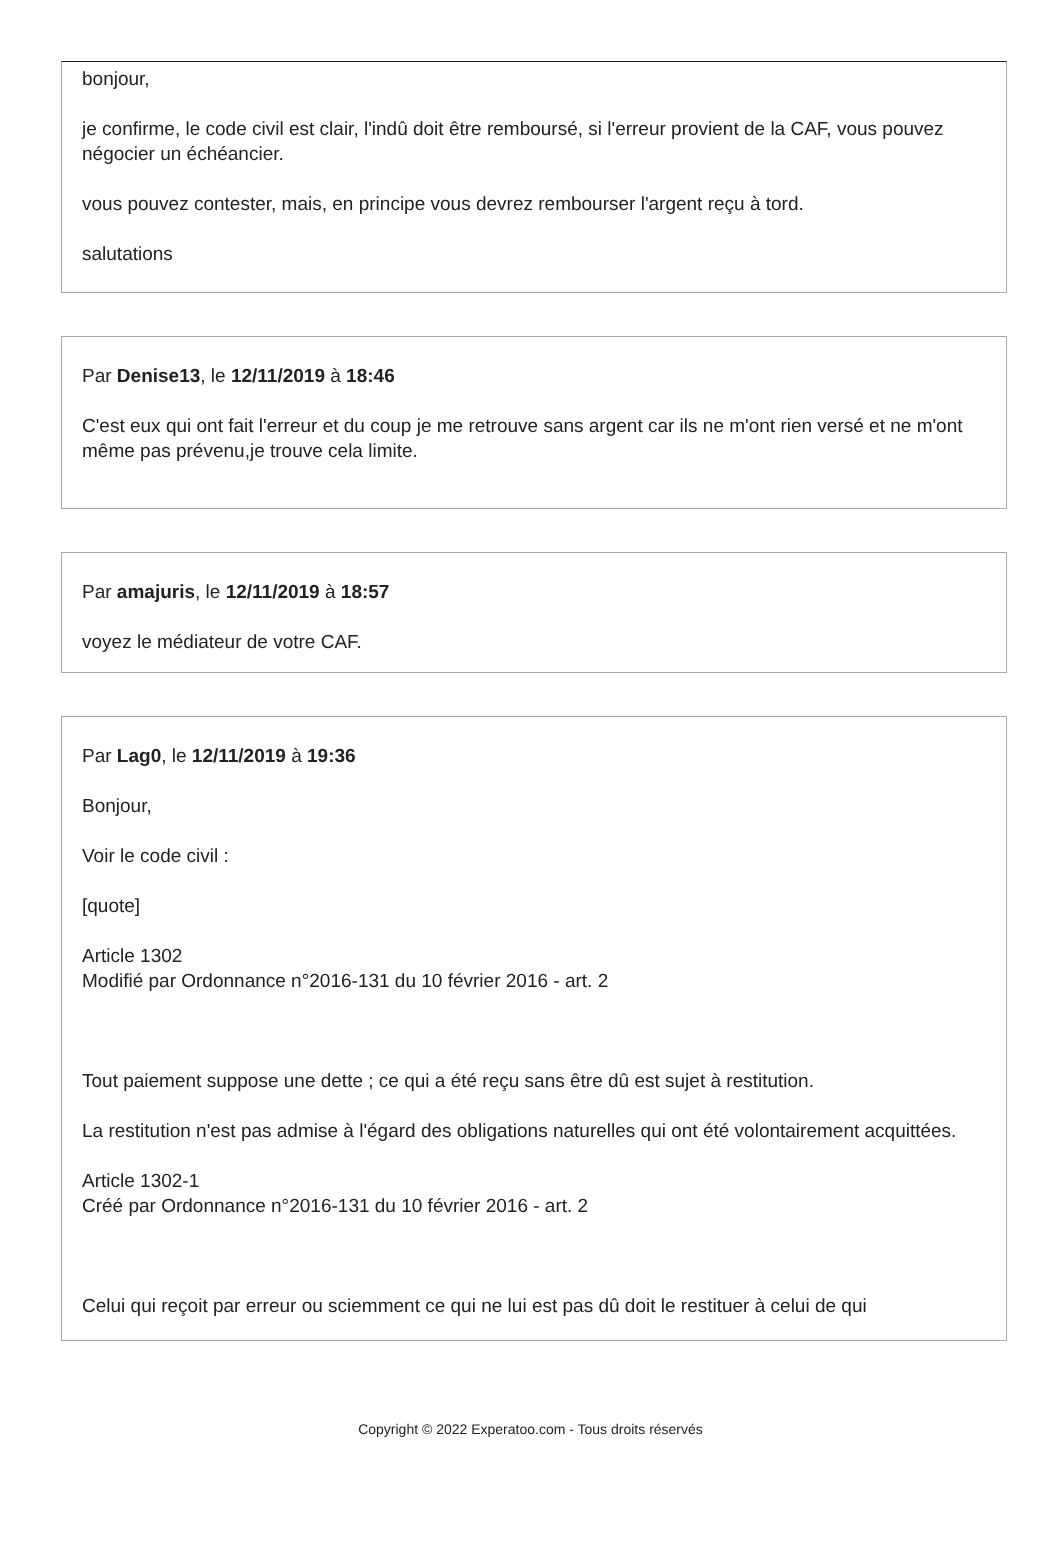bonjour,
je confirme, le code civil est clair, l'indû doit être remboursé, si l'erreur provient de la CAF, vous pouvez négocier un échéancier.
vous pouvez contester, mais, en principe vous devrez rembourser l'argent reçu à tord.
salutations
Par Denise13, le 12/11/2019 à 18:46
C'est eux qui ont fait l'erreur et du coup je me retrouve sans argent car ils ne m'ont rien versé et ne m'ont même pas prévenu,je trouve cela limite.
Par amajuris, le 12/11/2019 à 18:57
voyez le médiateur de votre CAF.
Par Lag0, le 12/11/2019 à 19:36
Bonjour,
Voir le code civil :
[quote]
Article 1302
Modifié par Ordonnance n°2016-131 du 10 février 2016 - art. 2
Tout paiement suppose une dette ; ce qui a été reçu sans être dû est sujet à restitution.
La restitution n'est pas admise à l'égard des obligations naturelles qui ont été volontairement acquittées.
Article 1302-1
Créé par Ordonnance n°2016-131 du 10 février 2016 - art. 2
Celui qui reçoit par erreur ou sciemment ce qui ne lui est pas dû doit le restituer à celui de qui
Copyright © 2022 Experatoo.com - Tous droits réservés